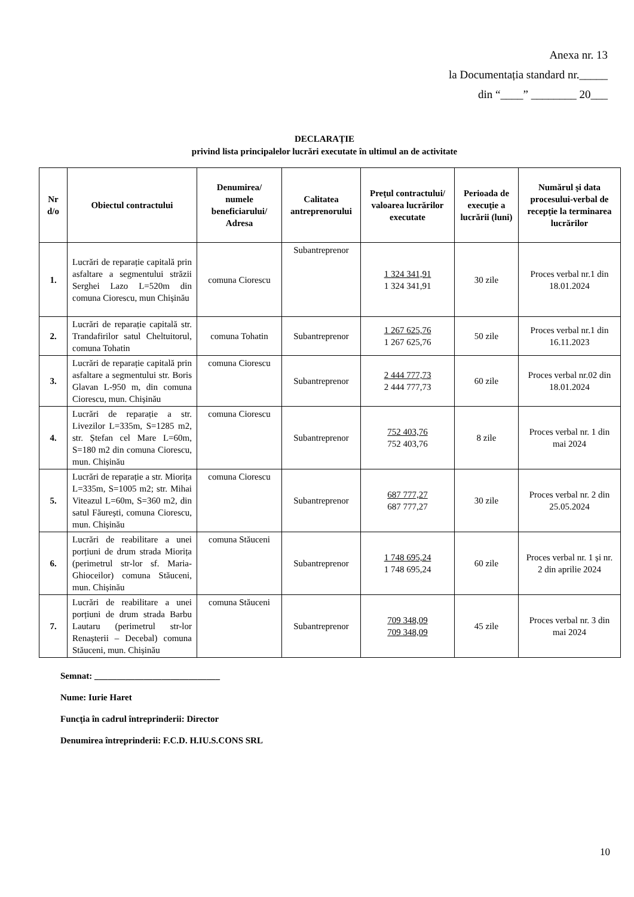Anexa nr. 13
la Documentația standard nr._____
din “____” ________ 20___
DECLARAȚIE
privind lista principalelor lucrări executate în ultimul an de activitate
| Nr d/o | Obiectul contractului | Denumirea/ numele beneficiarului/ Adresa | Calitatea antreprenorului | Preţul contractului/ valoarea lucrărilor executate | Perioada de execuţie a lucrării (luni) | Numărul şi data procesului-verbal de recepţie la terminarea lucrărilor |
| --- | --- | --- | --- | --- | --- | --- |
| 1. | Lucrări de reparație capitală prin asfaltare a segmentului străzii Serghei Lazo L=520m din comuna Ciorescu, mun Chișinău | comuna Ciorescu | Subantreprenor | 1 324 341,91 1 324 341,91 | 30 zile | Proces verbal nr.1 din 18.01.2024 |
| 2. | Lucrări de reparație capitală str. Trandafirilor satul Cheltuitorul, comuna Tohatin | comuna Tohatin | Subantreprenor | 1 267 625,76 1 267 625,76 | 50 zile | Proces verbal nr.1 din 16.11.2023 |
| 3. | Lucrări de reparație capitală prin asfaltare a segmentului str. Boris Glavan L-950 m, din comuna Ciorescu, mun. Chișinău | comuna Ciorescu | Subantreprenor | 2 444 777,73 2 444 777,73 | 60 zile | Proces verbal nr.02 din 18.01.2024 |
| 4. | Lucrări de reparație a str. Livezilor L=335m, S=1285 m2, str. Ștefan cel Mare L=60m, S=180 m2 din comuna Ciorescu, mun. Chișinău | comuna Ciorescu | Subantreprenor | 752 403,76 752 403,76 | 8 zile | Proces verbal nr. 1 din mai 2024 |
| 5. | Lucrări de reparație a str. Miorița L=335m, S=1005 m2; str. Mihai Viteazul L=60m, S=360 m2, din satul Făurești, comuna Ciorescu, mun. Chișinău | comuna Ciorescu | Subantreprenor | 687 777,27 687 777,27 | 30 zile | Proces verbal nr. 2 din 25.05.2024 |
| 6. | Lucrări de reabilitare a unei porțiuni de drum strada Miorița (perimetrul str-lor sf. Maria-Ghioceilor) comuna Stăuceni, mun. Chișinău | comuna Stăuceni | Subantreprenor | 1 748 695,24 1 748 695,24 | 60 zile | Proces verbal nr. 1 și nr. 2 din aprilie 2024 |
| 7. | Lucrări de reabilitare a unei porțiuni de drum strada Barbu Lautaru (perimetrul str-lor Renașterii – Decebal) comuna Stăuceni, mun. Chișinău | comuna Stăuceni | Subantreprenor | 709 348,09 709 348,09 | 45 zile | Proces verbal nr. 3 din mai 2024 |
Semnat: ____________________________
Nume: Iurie Haret
Funcţia în cadrul întreprinderii: Director
Denumirea întreprinderii: F.C.D. H.IU.S.CONS SRL
10